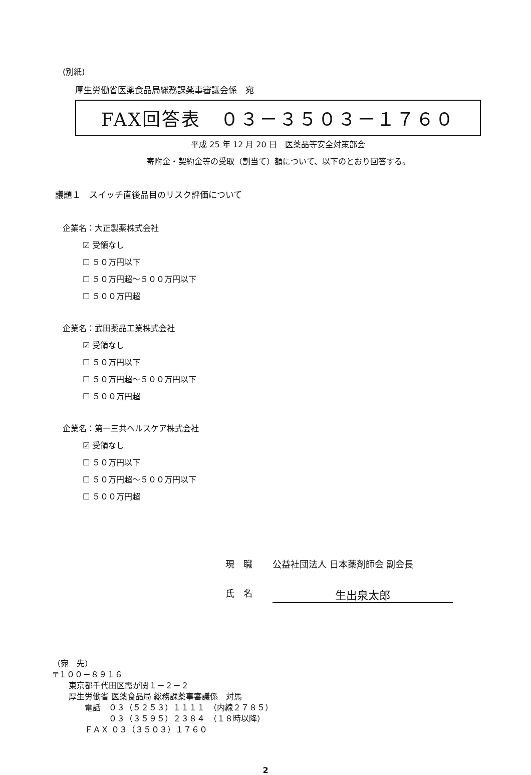(別紙)
厚生労働省医薬食品局総務課薬事審議会係　宛
FAX回答表　０３－３５０３－１７６０
平成 25 年 12 月 20 日　医薬品等安全対策部会
寄附金・契約金等の受取（割当て）額について、以下のとおり回答する。
議題１　スイッチ直後品目のリスク評価について
企業名：大正製薬株式会社
☑ 受領なし
☐ ５０万円以下
☐ ５０万円超～５００万円以下
☐ ５００万円超
企業名：武田薬品工業株式会社
☑ 受領なし
☐ ５０万円以下
☐ ５０万円超～５００万円以下
☐ ５００万円超
企業名：第一三共ヘルスケア株式会社
☑ 受領なし
☐ ５０万円以下
☐ ５０万円超～５００万円以下
☐ ５００万円超
現　職 公益社団法人 日本薬剤師会 副会長
氏　名 生出泉太郎
（宛　先）
〒１００－８９１６
　　東京都千代田区霞が関１－２－２
　　厚生労働省 医薬食品局 総務課薬事審議係　対馬
　　　　電話　０３（５２５３）１１１１　（内線２７８５）
　　　　　　　０３（３５９５）２３８４　（１８時以降）
　　　　ＦＡＸ ０３（３５０３）１７６０
2